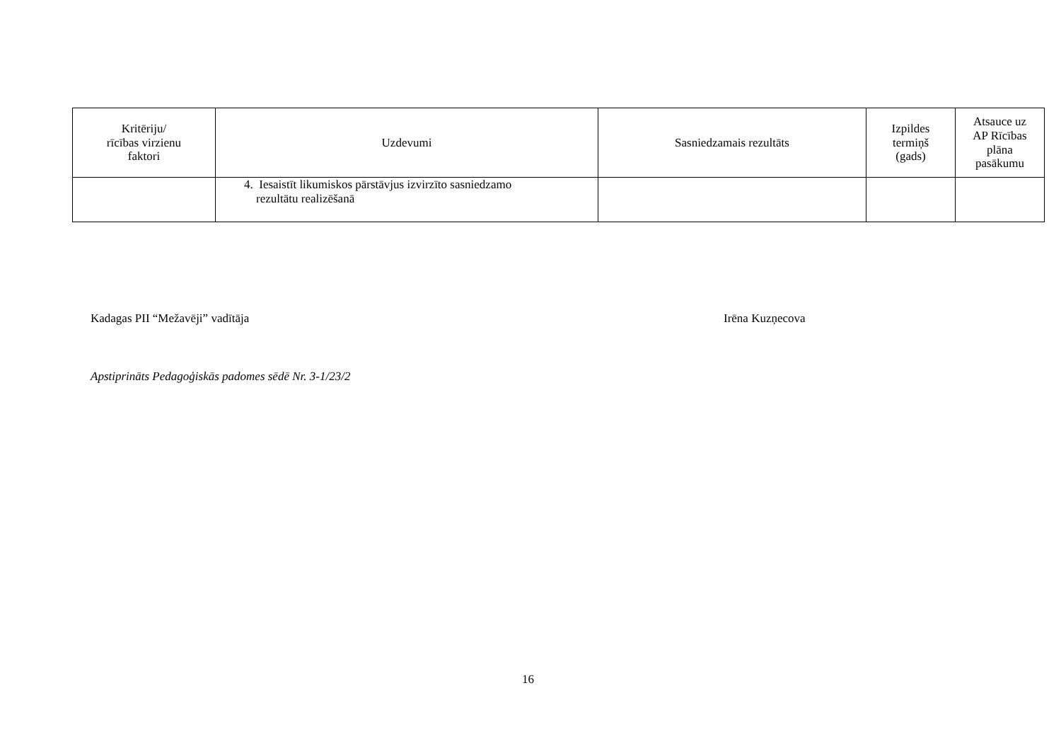| Kritēriju/ rīcības virzienu faktori | Uzdevumi | Sasniedzamais rezultāts | Izpildes termiņš (gads) | Atsauce uz AP Rīcības plāna pasākumu |
| --- | --- | --- | --- | --- |
| | 4. Iesaistīt likumiskos pārstāvjus izvirzīto sasniedzamo rezultātu realizēšanā | | | |
Kadagas PII “Mežavēji” vadītāja
Irēna Kuzņecova
Apstiprināts Pedagoģiskās padomes sēdē Nr. 3-1/23/2
16